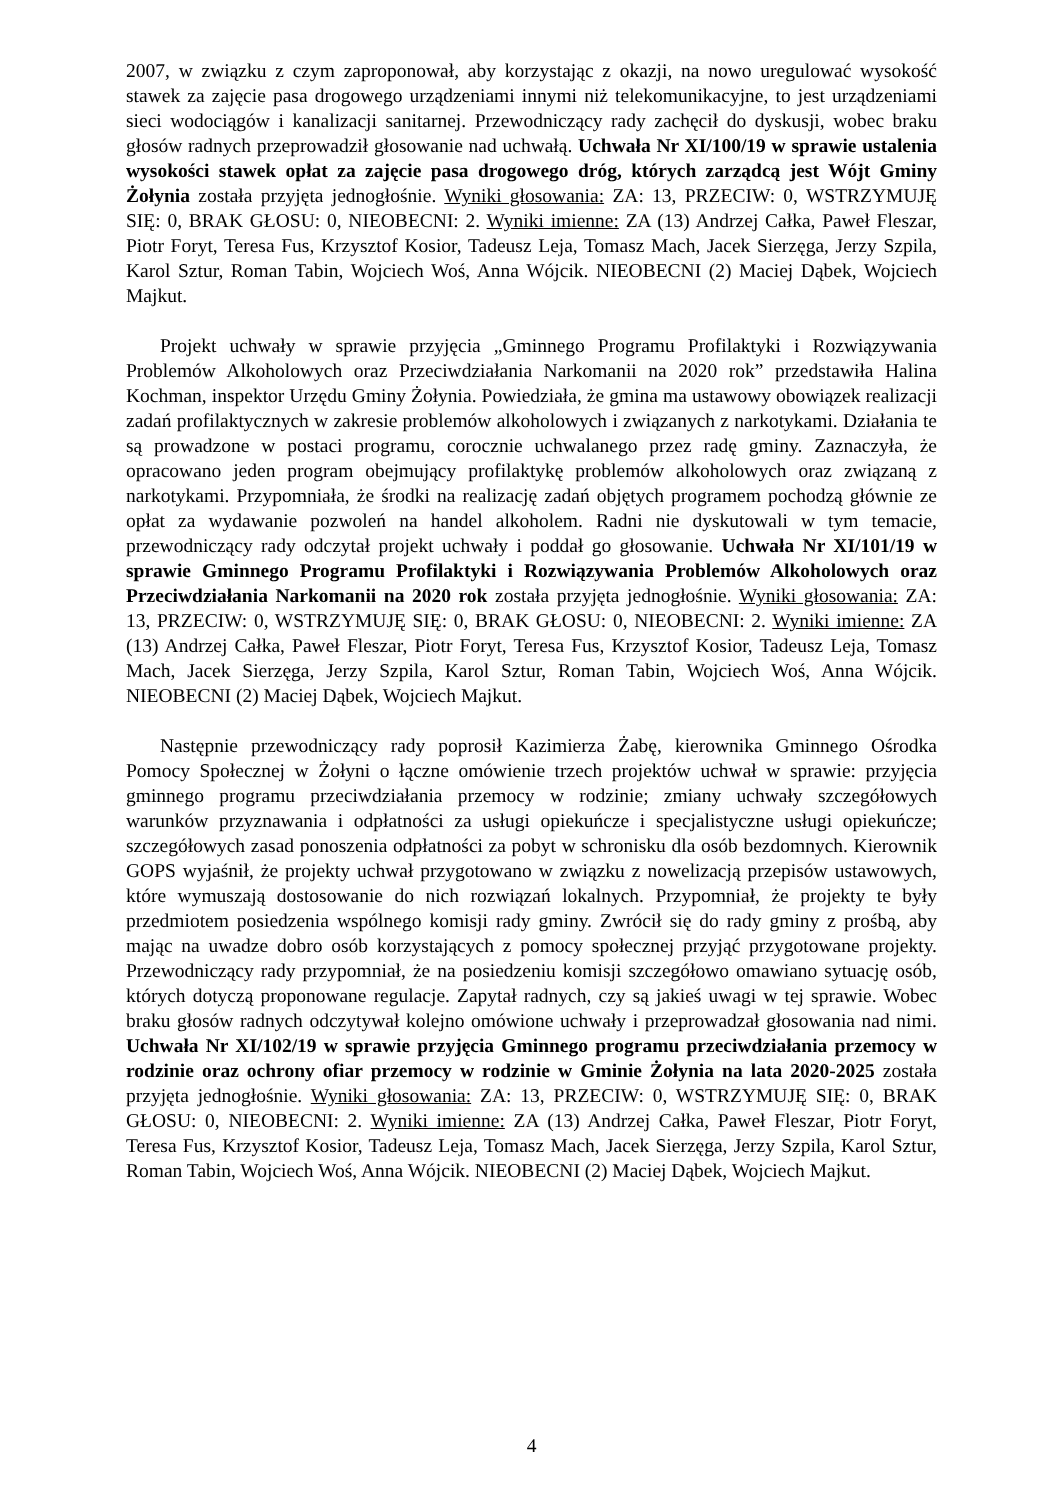2007, w związku z czym zaproponował, aby korzystając z okazji, na nowo uregulować wysokość stawek za zajęcie pasa drogowego urządzeniami innymi niż telekomunikacyjne, to jest urządzeniami sieci wodociągów i kanalizacji sanitarnej. Przewodniczący rady zachęcił do dyskusji, wobec braku głosów radnych przeprowadził głosowanie nad uchwałą. Uchwała Nr XI/100/19 w sprawie ustalenia wysokości stawek opłat za zajęcie pasa drogowego dróg, których zarządcą jest Wójt Gminy Żołynia została przyjęta jednogłośnie. Wyniki głosowania: ZA: 13, PRZECIW: 0, WSTRZYMUJĘ SIĘ: 0, BRAK GŁOSU: 0, NIEOBECNI: 2. Wyniki imienne: ZA (13) Andrzej Całka, Paweł Fleszar, Piotr Foryt, Teresa Fus, Krzysztof Kosior, Tadeusz Leja, Tomasz Mach, Jacek Sierzęga, Jerzy Szpila, Karol Sztur, Roman Tabin, Wojciech Woś, Anna Wójcik. NIEOBECNI (2) Maciej Dąbek, Wojciech Majkut.
Projekt uchwały w sprawie przyjęcia „Gminnego Programu Profilaktyki i Rozwiązywania Problemów Alkoholowych oraz Przeciwdziałania Narkomanii na 2020 rok” przedstawiła Halina Kochman, inspektor Urzędu Gminy Żołynia. Powiedziała, że gmina ma ustawowy obowiązek realizacji zadań profilaktycznych w zakresie problemów alkoholowych i związanych z narkotykami. Działania te są prowadzone w postaci programu, corocznie uchwalanego przez radę gminy. Zaznaczyła, że opracowano jeden program obejmujący profilaktykę problemów alkoholowych oraz związaną z narkotykami. Przypomniała, że środki na realizację zadań objętych programem pochodzą głównie ze opłat za wydawanie pozwoleń na handel alkoholem. Radni nie dyskutowali w tym temacie, przewodniczący rady odczytał projekt uchwały i poddał go głosowanie. Uchwała Nr XI/101/19 w sprawie Gminnego Programu Profilaktyki i Rozwiązywania Problemów Alkoholowych oraz Przeciwdziałania Narkomanii na 2020 rok została przyjęta jednogłośnie. Wyniki głosowania: ZA: 13, PRZECIW: 0, WSTRZYMUJĘ SIĘ: 0, BRAK GŁOSU: 0, NIEOBECNI: 2. Wyniki imienne: ZA (13) Andrzej Całka, Paweł Fleszar, Piotr Foryt, Teresa Fus, Krzysztof Kosior, Tadeusz Leja, Tomasz Mach, Jacek Sierzęga, Jerzy Szpila, Karol Sztur, Roman Tabin, Wojciech Woś, Anna Wójcik. NIEOBECNI (2) Maciej Dąbek, Wojciech Majkut.
Następnie przewodniczący rady poprosił Kazimierza Żabę, kierownika Gminnego Ośrodka Pomocy Społecznej w Żołyni o łączne omówienie trzech projektów uchwał w sprawie: przyjęcia gminnego programu przeciwdziałania przemocy w rodzinie; zmiany uchwały szczegółowych warunków przyznawania i odpłatności za usługi opiekuńcze i specjalistyczne usługi opiekuńcze; szczegółowych zasad ponoszenia odpłatności za pobyt w schronisku dla osób bezdomnych. Kierownik GOPS wyjaśnił, że projekty uchwał przygotowano w związku z nowelizacją przepisów ustawowych, które wymuszają dostosowanie do nich rozwiązań lokalnych. Przypomniał, że projekty te były przedmiotem posiedzenia wspólnego komisji rady gminy. Zwrócił się do rady gminy z prośbą, aby mając na uwadze dobro osób korzystających z pomocy społecznej przyjąć przygotowane projekty. Przewodniczący rady przypomniał, że na posiedzeniu komisji szczegółowo omawiano sytuację osób, których dotyczą proponowane regulacje. Zapytał radnych, czy są jakieś uwagi w tej sprawie. Wobec braku głosów radnych odczytywał kolejno omówione uchwały i przeprowadzał głosowania nad nimi. Uchwała Nr XI/102/19 w sprawie przyjęcia Gminnego programu przeciwdziałania przemocy w rodzinie oraz ochrony ofiar przemocy w rodzinie w Gminie Żołynia na lata 2020-2025 została przyjęta jednogłośnie. Wyniki głosowania: ZA: 13, PRZECIW: 0, WSTRZYMUJĘ SIĘ: 0, BRAK GŁOSU: 0, NIEOBECNI: 2. Wyniki imienne: ZA (13) Andrzej Całka, Paweł Fleszar, Piotr Foryt, Teresa Fus, Krzysztof Kosior, Tadeusz Leja, Tomasz Mach, Jacek Sierzęga, Jerzy Szpila, Karol Sztur, Roman Tabin, Wojciech Woś, Anna Wójcik. NIEOBECNI (2) Maciej Dąbek, Wojciech Majkut.
4